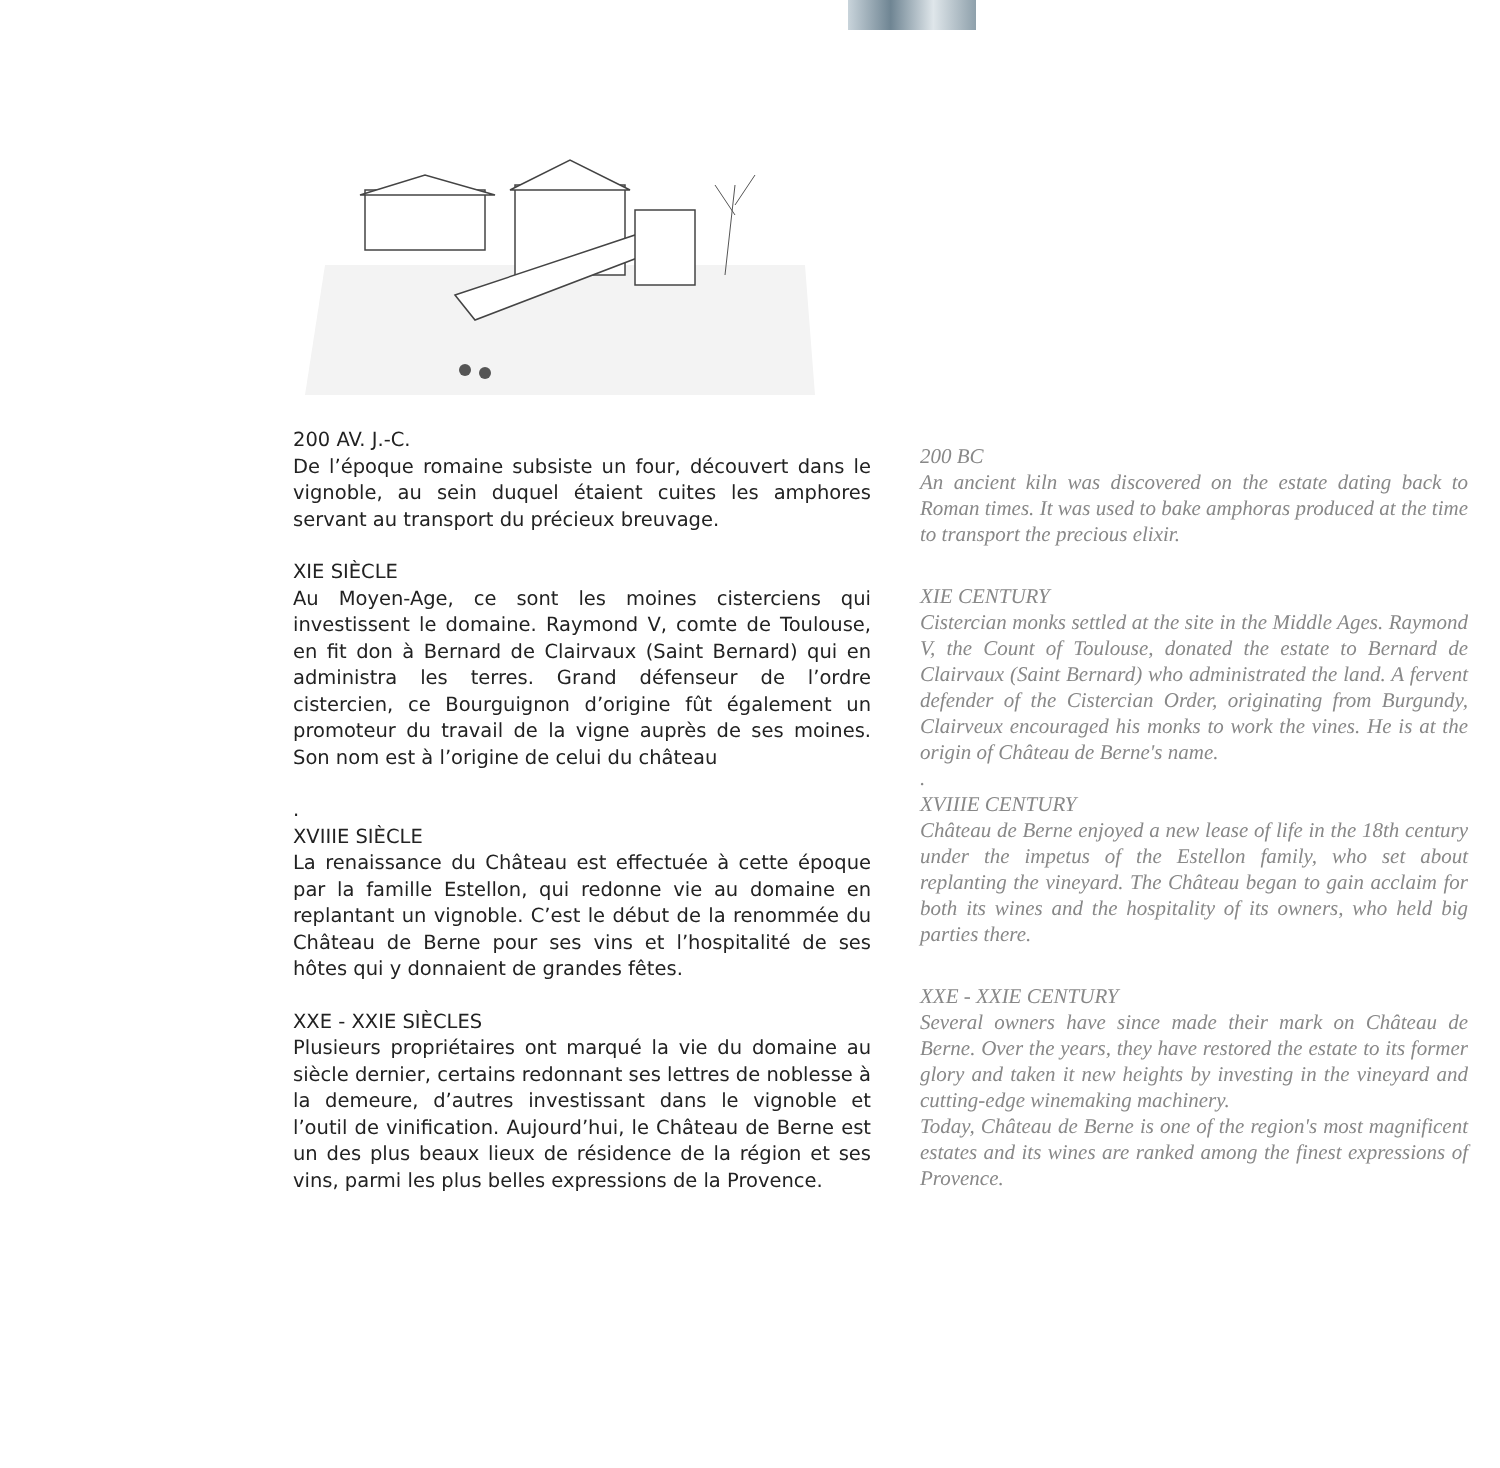200 AV. J.-C.
De l’époque romaine subsiste un four, découvert dans le vignoble, au sein duquel étaient cuites les amphores servant au transport du précieux breuvage.
XIE SIÈCLE
Au Moyen-Age, ce sont les moines cisterciens qui investissent le domaine. Raymond V, comte de Toulouse, en fit don à Bernard de Clairvaux (Saint Bernard) qui en administra les terres. Grand défenseur de l’ordre cistercien, ce Bourguignon d’origine fût également un promoteur du travail de la vigne auprès de ses moines. Son nom est à l’origine de celui du château
.
XVIIIE SIÈCLE
La renaissance du Château est effectuée à cette époque par la famille Estellon, qui redonne vie au domaine en replantant un vignoble. C’est le début de la renommée du Château de Berne pour ses vins et l’hospitalité de ses hôtes qui y donnaient de grandes fêtes.
XXE - XXIE SIÈCLES
Plusieurs propriétaires ont marqué la vie du domaine au siècle dernier, certains redonnant ses lettres de noblesse à la demeure, d’autres investissant dans le vignoble et l’outil de vinification. Aujourd’hui, le Château de Berne est un des plus beaux lieux de résidence de la région et ses vins, parmi les plus belles expressions de la Provence.
200 BC
An ancient kiln was discovered on the estate dating back to Roman times. It was used to bake amphoras produced at the time to transport the precious elixir.
XIE CENTURY
Cistercian monks settled at the site in the Middle Ages. Raymond V, the Count of Toulouse, donated the estate to Bernard de Clairvaux (Saint Bernard) who administrated the land. A fervent defender of the Cistercian Order, originating from Burgundy, Clairveux encouraged his monks to work the vines. He is at the origin of Château de Berne's name.
.
XVIIIE CENTURY
Château de Berne enjoyed a new lease of life in the 18th century under the impetus of the Estellon family, who set about replanting the vineyard. The Château began to gain acclaim for both its wines and the hospitality of its owners, who held big parties there.
XXE - XXIE CENTURY
Several owners have since made their mark on Château de Berne. Over the years, they have restored the estate to its former glory and taken it new heights by investing in the vineyard and cutting-edge winemaking machinery.
Today, Château de Berne is one of the region's most magnificent estates and its wines are ranked among the finest expressions of Provence.